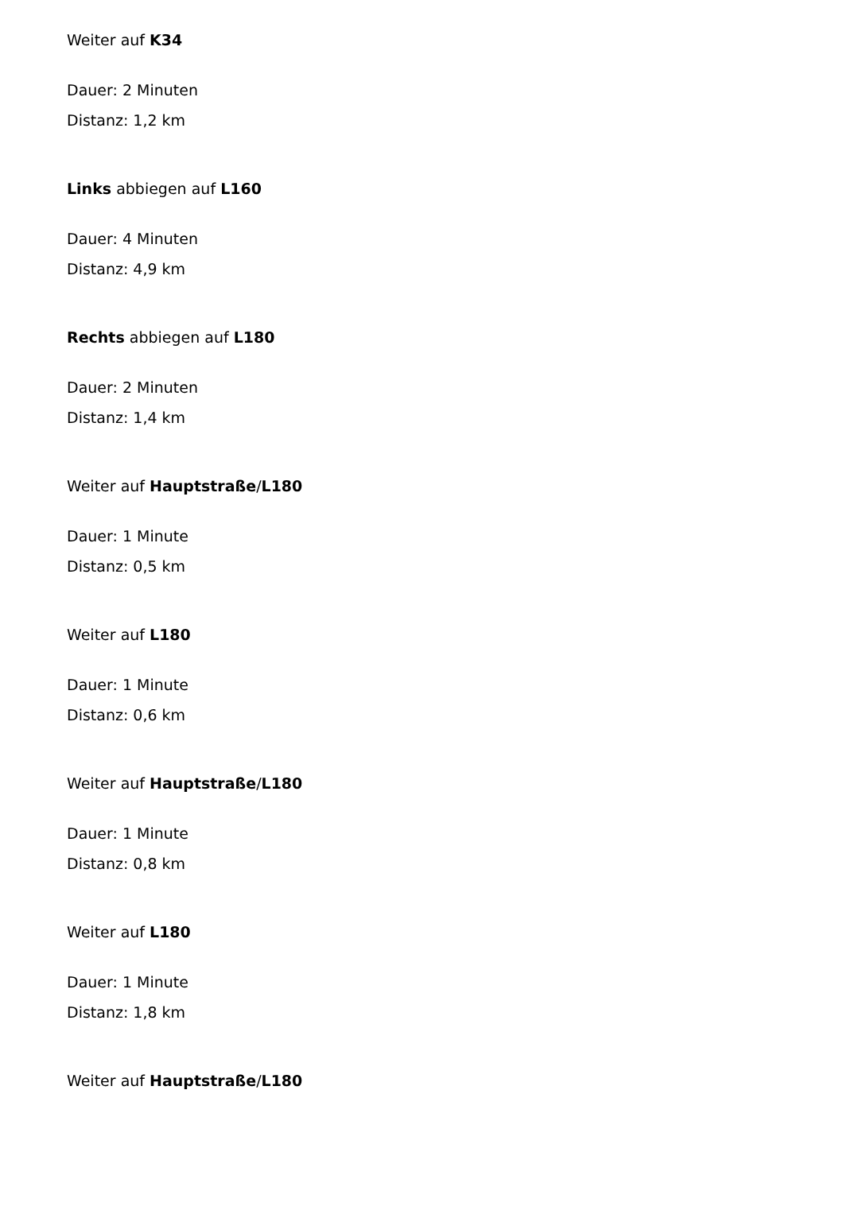Weiter auf K34
Dauer: 2 Minuten
Distanz: 1,2 km
Links abbiegen auf L160
Dauer: 4 Minuten
Distanz: 4,9 km
Rechts abbiegen auf L180
Dauer: 2 Minuten
Distanz: 1,4 km
Weiter auf Hauptstraße/L180
Dauer: 1 Minute
Distanz: 0,5 km
Weiter auf L180
Dauer: 1 Minute
Distanz: 0,6 km
Weiter auf Hauptstraße/L180
Dauer: 1 Minute
Distanz: 0,8 km
Weiter auf L180
Dauer: 1 Minute
Distanz: 1,8 km
Weiter auf Hauptstraße/L180